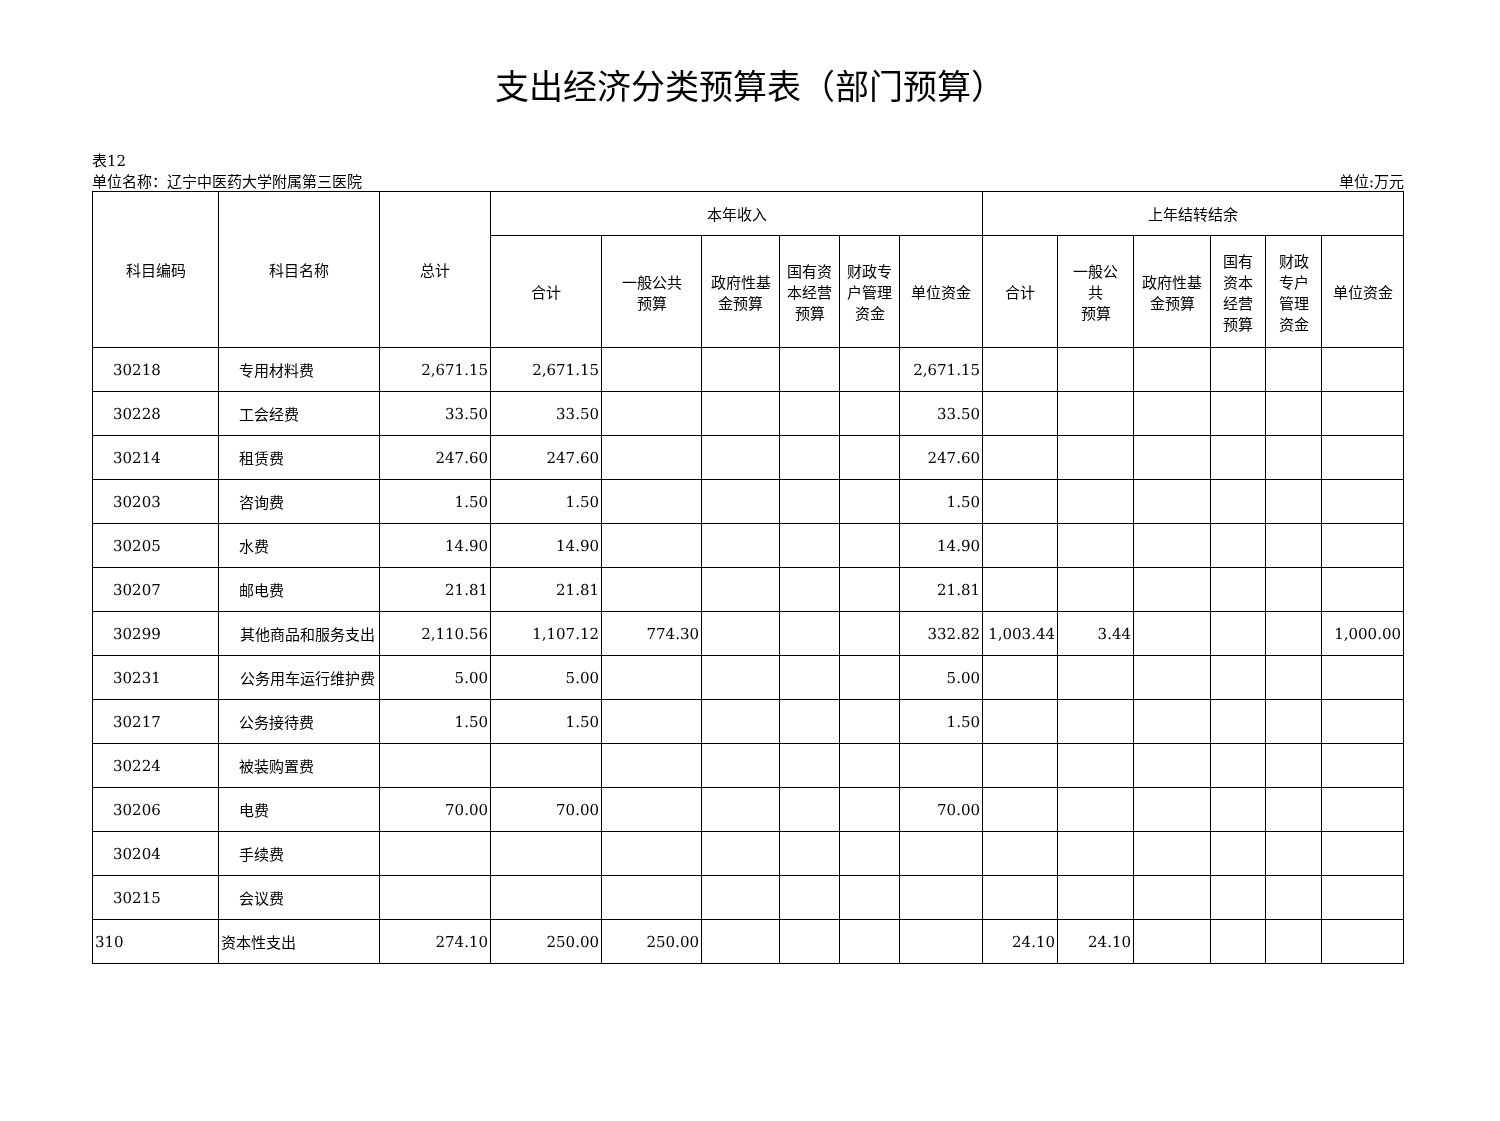支出经济分类预算表（部门预算）
表12
单位名称：辽宁中医药大学附属第三医院 单位:万元
| 科目编码 | 科目名称 | 总计 | 本年收入 | | | | | | 上年结转结余 | | | | | |
| --- | --- | --- | --- | --- | --- | --- | --- | --- | --- | --- | --- | --- | --- | --- |
| | | | 合计 | 一般公共 预算 | 政府性基 金预算 | 国有资 本经营 预算 | 财政专 户管理 资金 | 单位资金 | 合计 | 一般公 共 预算 | 政府性基 金预算 | 国有 资本 经营 预算 | 财政 专户 管理 资金 | 单位资金 |
| 30218 | 专用材料费 | 2,671.15 | 2,671.15 | | | | | 2,671.15 | | | | | | |
| 30228 | 工会经费 | 33.50 | 33.50 | | | | | 33.50 | | | | | | |
| 30214 | 租赁费 | 247.60 | 247.60 | | | | | 247.60 | | | | | | |
| 30203 | 咨询费 | 1.50 | 1.50 | | | | | 1.50 | | | | | | |
| 30205 | 水费 | 14.90 | 14.90 | | | | | 14.90 | | | | | | |
| 30207 | 邮电费 | 21.81 | 21.81 | | | | | 21.81 | | | | | | |
| 30299 | 其他商品和服务支出 | 2,110.56 | 1,107.12 | 774.30 | | | | 332.82 | 1,003.44 | 3.44 | | | | 1,000.00 |
| 30231 | 公务用车运行维护费 | 5.00 | 5.00 | | | | | 5.00 | | | | | | |
| 30217 | 公务接待费 | 1.50 | 1.50 | | | | | 1.50 | | | | | | |
| 30224 | 被装购置费 | | | | | | | | | | | | | |
| 30206 | 电费 | 70.00 | 70.00 | | | | | 70.00 | | | | | | |
| 30204 | 手续费 | | | | | | | | | | | | | |
| 30215 | 会议费 | | | | | | | | | | | | | |
| 310 | 资本性支出 | 274.10 | 250.00 | 250.00 | | | | | 24.10 | 24.10 | | | | |